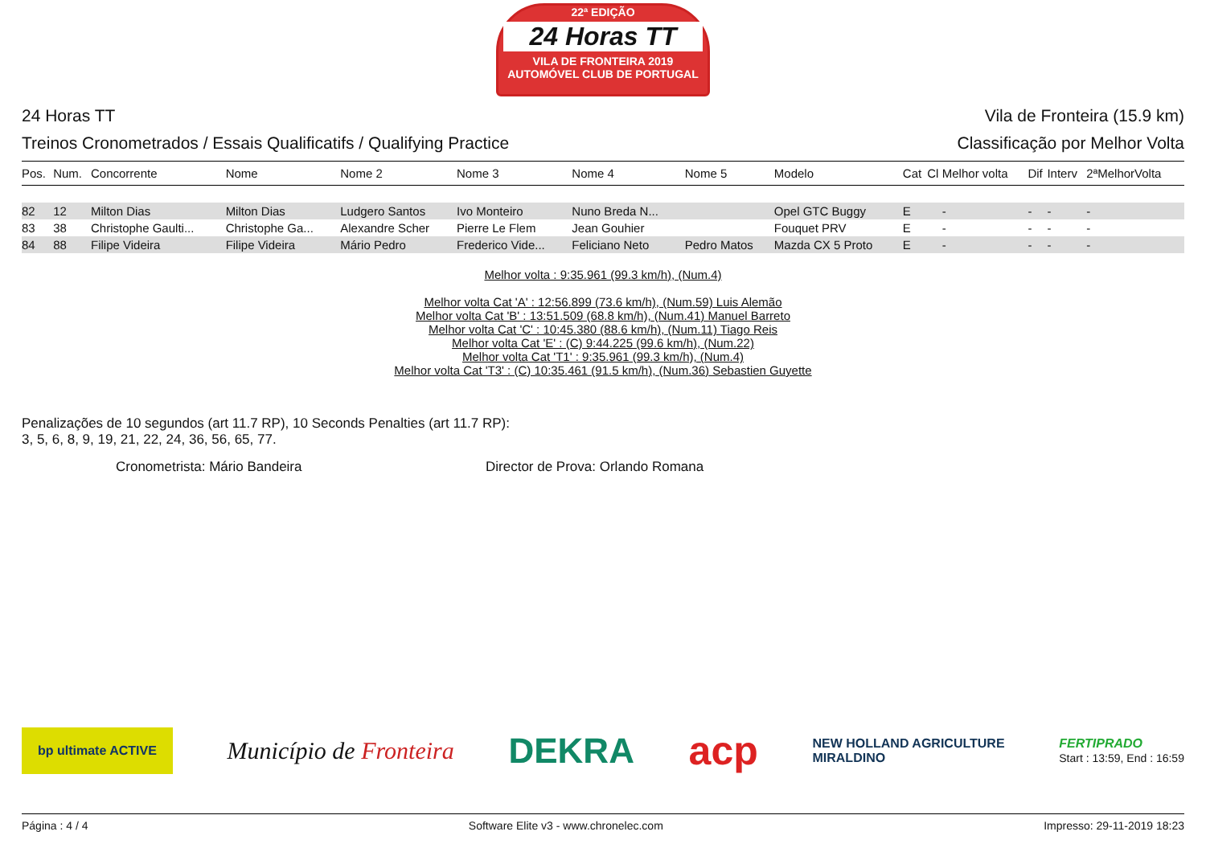22ª EDIÇÃO
24 Horas TT
VILA DE FRONTEIRA 2019
AUTOMÓVEL CLUB DE PORTUGAL
24 Horas TT
Treinos Cronometrados / Essais Qualificatifs / Qualifying Practice
Vila de Fronteira (15.9 km)
Classificação por Melhor Volta
| Pos. | Num. | Concorrente | Nome | Nome 2 | Nome 3 | Nome 4 | Nome 5 | Modelo | Cat | Cl | Melhor volta | Dif | Interv | 2ªMelhorVolta |
| --- | --- | --- | --- | --- | --- | --- | --- | --- | --- | --- | --- | --- | --- | --- |
| 82 | 12 | Milton Dias | Milton Dias | Ludgero Santos | Ivo Monteiro | Nuno Breda N... | | Opel GTC Buggy | E | | - | - | - | - |
| 83 | 38 | Christophe Gaulti... | Christophe Ga... | Alexandre Scher | Pierre Le Flem | Jean Gouhier | | Fouquet PRV | E | | - | - | - | - |
| 84 | 88 | Filipe Videira | Filipe Videira | Mário Pedro | Frederico Vide... | Feliciano Neto | Pedro Matos | Mazda CX 5 Proto | E | | - | - | - | - |
Melhor volta : 9:35.961 (99.3 km/h), (Num.4)
Melhor volta Cat 'A' : 12:56.899 (73.6 km/h), (Num.59) Luis Alemão
Melhor volta Cat 'B' : 13:51.509 (68.8 km/h), (Num.41) Manuel Barreto
Melhor volta Cat 'C' : 10:45.380 (88.6 km/h), (Num.11) Tiago Reis
Melhor volta Cat 'E' : (C) 9:44.225 (99.6 km/h), (Num.22)
Melhor volta Cat 'T1' : 9:35.961 (99.3 km/h), (Num.4)
Melhor volta Cat 'T3' : (C) 10:35.461 (91.5 km/h), (Num.36) Sebastien Guyette
Penalizações de 10 segundos (art 11.7 RP), 10 Seconds Penalties (art 11.7 RP):
3, 5, 6, 8, 9, 19, 21, 22, 24, 36, 56, 65, 77.
Cronometrista: Mário Bandeira Director de Prova: Orlando Romana
bp ultimate ACTIVE Município de Fronteira DEKRA acp NEW HOLLAND AGRICULTURE
MIRALDINO FERTIPRADO
Start : 13:59, End : 16:59
Página : 4 / 4 Software Elite v3 - www.chronelec.com Impresso: 29-11-2019 18:23